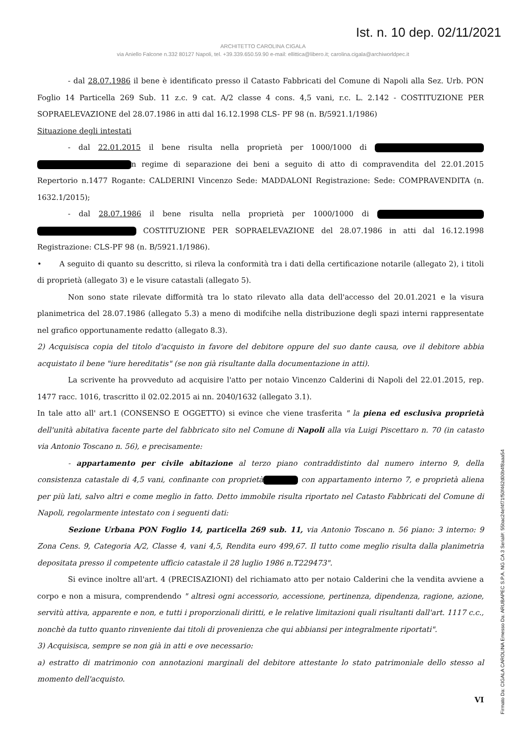Ist. n. 10 dep. 02/11/2021
ARCHITETTO CAROLINA CIGALA
via Aniello Falcone n.332 80127 Napoli, tel. +39.339.650.59.90 e-mail: ellittica@libero.it; carolina.cigala@archiworldpec.it
- dal 28.07.1986 il bene è identificato presso il Catasto Fabbricati del Comune di Napoli alla Sez. Urb. PON Foglio 14 Particella 269 Sub. 11 z.c. 9 cat. A/2 classe 4 cons. 4,5 vani, r.c. L. 2.142 - COSTITUZIONE PER SOPRAELEVAZIONE del 28.07.1986 in atti dal 16.12.1998 CLS- PF 98 (n. B/5921.1/1986)
Situazione degli intestati
- dal 22.01.2015 il bene risulta nella proprietà per 1000/1000 di n regime di separazione dei beni a seguito di atto di compravendita del 22.01.2015 Repertorio n.1477 Rogante: CALDERINI Vincenzo Sede: MADDALONI Registrazione: Sede: COMPRAVENDITA (n. 1632.1/2015);
- dal 28.07.1986 il bene risulta nella proprietà per 1000/1000 di COSTITUZIONE PER SOPRAELEVAZIONE del 28.07.1986 in atti dal 16.12.1998 Registrazione: CLS-PF 98 (n. B/5921.1/1986).
• A seguito di quanto su descritto, si rileva la conformità tra i dati della certificazione notarile (allegato 2), i titoli di proprietà (allegato 3) e le visure catastali (allegato 5).
Non sono state rilevate difformità tra lo stato rilevato alla data dell'accesso del 20.01.2021 e la visura planimetrica del 28.07.1986 (allegato 5.3) a meno di modifcihe nella distribuzione degli spazi interni rappresentate nel grafico opportunamente redatto (allegato 8.3).
2) Acquisisca copia del titolo d'acquisto in favore del debitore oppure del suo dante causa, ove il debitore abbia acquistato il bene "iure hereditatis" (se non già risultante dalla documentazione in atti).
La scrivente ha provveduto ad acquisire l'atto per notaio Vincenzo Calderini di Napoli del 22.01.2015, rep. 1477 racc. 1016, trascritto il 02.02.2015 ai nn. 2040/1632 (allegato 3.1).
In tale atto all' art.1 (CONSENSO E OGGETTO) si evince che viene trasferita " la piena ed esclusiva proprietà dell'unità abitativa facente parte del fabbricato sito nel Comune di Napoli alla via Luigi Piscettaro n. 70 (in catasto via Antonio Toscano n. 56), e precisamente:
- appartamento per civile abitazione al terzo piano contraddistinto dal numero interno 9, della consistenza catastale di 4,5 vani, confinante con proprietà con appartamento interno 7, e proprietà aliena per più lati, salvo altri e come meglio in fatto. Detto immobile risulta riportato nel Catasto Fabbricati del Comune di Napoli, regolarmente intestato con i seguenti dati:
Sezione Urbana PON Foglio 14, particella 269 sub. 11, via Antonio Toscano n. 56 piano: 3 interno: 9 Zona Cens. 9, Categoria A/2, Classe 4, vani 4,5, Rendita euro 499,67. Il tutto come meglio risulta dalla planimetria depositata presso il competente ufficio catastale il 28 luglio 1986 n.T229473".
Si evince inoltre all'art. 4 (PRECISAZIONI) del richiamato atto per notaio Calderini che la vendita avviene a corpo e non a misura, comprendendo " altresì ogni accessorio, accessione, pertinenza, dipendenza, ragione, azione, servitù attiva, apparente e non, e tutti i proporzionali diritti, e le relative limitazioni quali risultanti dall'art. 1117 c.c., nonchè da tutto quanto rinveniente dai titoli di provenienza che qui abbiansi per integralmente riportati".
3) Acquisisca, sempre se non già in atti e ove necessario:
a) estratto di matrimonio con annotazioni marginali del debitore attestante lo stato patrimoniale dello stesso al momento dell'acquisto.
VI
Firmato Da: CIGALA CAROLINA Emesso Da: ARUBAPEC S.P.A. NG CA 3 Serial#: 55bac24ef4f71f50f462d00b4f8aaa54